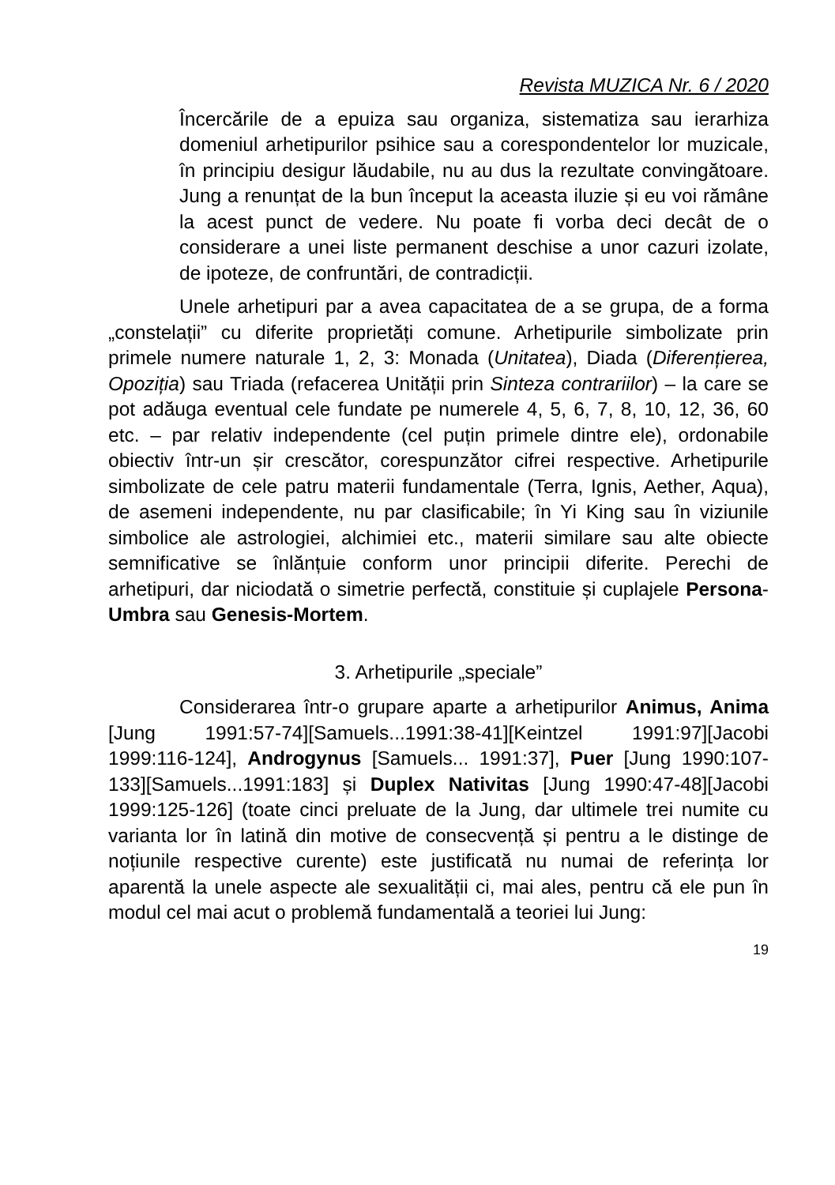Revista MUZICA Nr. 6 / 2020
Încercările de a epuiza sau organiza, sistematiza sau ierarhiza domeniul arhetipurilor psihice sau a corespondentelor lor muzicale, în principiu desigur lăudabile, nu au dus la rezultate convingătoare. Jung a renunțat de la bun început la aceasta iluzie și eu voi rămâne la acest punct de vedere. Nu poate fi vorba deci decât de o considerare a unei liste permanent deschise a unor cazuri izolate, de ipoteze, de confruntări, de contradicții.
Unele arhetipuri par a avea capacitatea de a se grupa, de a forma „constelații” cu diferite proprietăți comune. Arhetipurile simbolizate prin primele numere naturale 1, 2, 3: Monada (Unitatea), Diada (Diferențierea, Opoziția) sau Triada (refacerea Unității prin Sinteza contrariilor) – la care se pot adăuga eventual cele fundate pe numerele 4, 5, 6, 7, 8, 10, 12, 36, 60 etc. – par relativ independente (cel puțin primele dintre ele), ordonabile obiectiv într-un șir crescător, corespunzător cifrei respective. Arhetipurile simbolizate de cele patru materii fundamentale (Terra, Ignis, Aether, Aqua), de asemeni independente, nu par clasificabile; în Yi King sau în viziunile simbolice ale astrologiei, alchimiei etc., materii similare sau alte obiecte semnificative se înlănțuie conform unor principii diferite. Perechi de arhetipuri, dar niciodată o simetrie perfectă, constituie și cuplajele Persona-Umbra sau Genesis-Mortem.
3. Arhetipurile „speciale”
Considerarea într-o grupare aparte a arhetipurilor Animus, Anima [Jung 1991:57-74][Samuels...1991:38-41][Keintzel 1991:97][Jacobi 1999:116-124], Androgynus [Samuels... 1991:37], Puer [Jung 1990:107-133][Samuels...1991:183] și Duplex Nativitas [Jung 1990:47-48][Jacobi 1999:125-126] (toate cinci preluate de la Jung, dar ultimele trei numite cu varianta lor în latină din motive de consecvență și pentru a le distinge de noțiunile respective curente) este justificată nu numai de referința lor aparentă la unele aspecte ale sexualității ci, mai ales, pentru că ele pun în modul cel mai acut o problemă fundamentală a teoriei lui Jung:
19